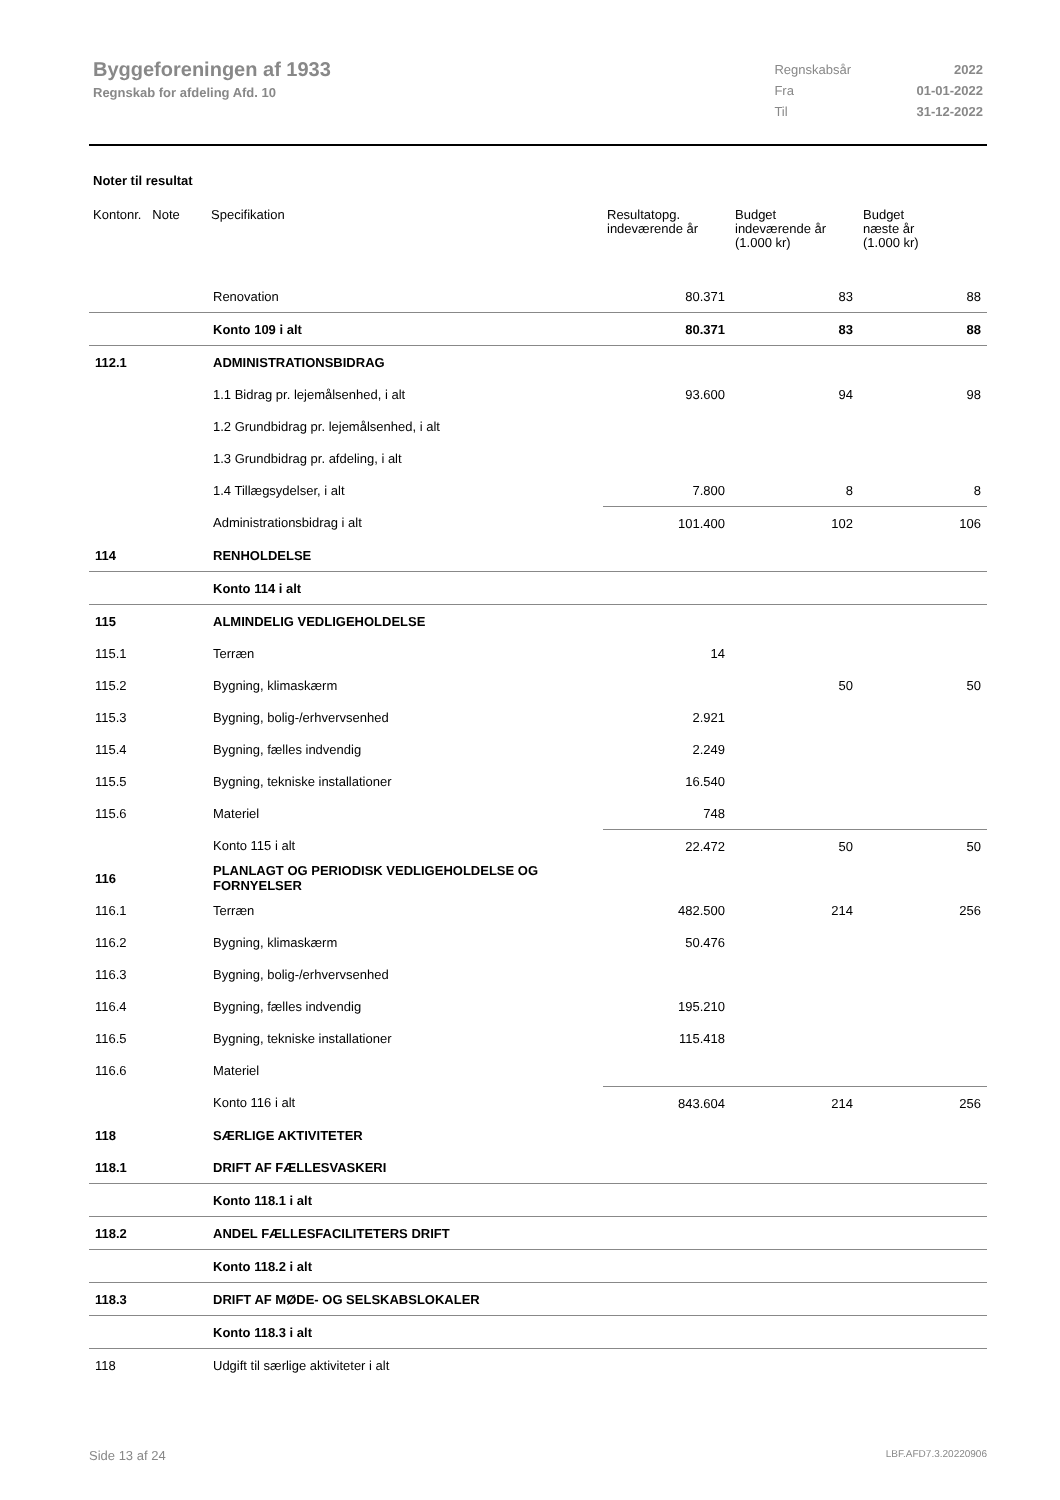Byggeforeningen af 1933
Regnskab for afdeling Afd. 10
| Regnskabsår | 2022 |
| Fra | 01-01-2022 |
| Til | 31-12-2022 |
Noter til resultat
| Kontonr. Note | Specifikation | Resultatopg. indeværende år | Budget indeværende år (1.000 kr) | Budget næste år (1.000 kr) |
| --- | --- | --- | --- | --- |
| | Renovation | 80.371 | 83 | 88 |
| | Konto 109 i alt | 80.371 | 83 | 88 |
| 112.1 | ADMINISTRATIONSBIDRAG | | | |
| | 1.1 Bidrag pr. lejemålsenhed, i alt | 93.600 | 94 | 98 |
| | 1.2 Grundbidrag pr. lejemålsenhed, i alt | | | |
| | 1.3 Grundbidrag pr. afdeling, i alt | | | |
| | 1.4 Tillægsydelser, i alt | 7.800 | 8 | 8 |
| | Administrationsbidrag i alt | 101.400 | 102 | 106 |
| 114 | RENHOLDELSE | | | |
| | Konto 114 i alt | | | |
| 115 | ALMINDELIG VEDLIGEHOLDELSE | | | |
| 115.1 | Terræn | 14 | | |
| 115.2 | Bygning, klimaskærm | | 50 | 50 |
| 115.3 | Bygning, bolig-/erhvervsenhed | 2.921 | | |
| 115.4 | Bygning, fælles indvendig | 2.249 | | |
| 115.5 | Bygning, tekniske installationer | 16.540 | | |
| 115.6 | Materiel | 748 | | |
| | Konto 115 i alt | 22.472 | 50 | 50 |
| 116 | PLANLAGT OG PERIODISK VEDLIGEHOLDELSE OG FORNYELSER | | | |
| 116.1 | Terræn | 482.500 | 214 | 256 |
| 116.2 | Bygning, klimaskærm | 50.476 | | |
| 116.3 | Bygning, bolig-/erhvervsenhed | | | |
| 116.4 | Bygning, fælles indvendig | 195.210 | | |
| 116.5 | Bygning, tekniske installationer | 115.418 | | |
| 116.6 | Materiel | | | |
| | Konto 116 i alt | 843.604 | 214 | 256 |
| 118 | SÆRLIGE AKTIVITETER | | | |
| 118.1 | DRIFT AF FÆLLESVASKERI | | | |
| | Konto 118.1 i alt | | | |
| 118.2 | ANDEL FÆLLESFACILITETERS DRIFT | | | |
| | Konto 118.2 i alt | | | |
| 118.3 | DRIFT AF MØDE- OG SELSKABSLOKALER | | | |
| | Konto 118.3 i alt | | | |
| 118 | Udgift til særlige aktiviteter i alt | | | |
Side 13 af 24 LBF.AFD7.3.20220906